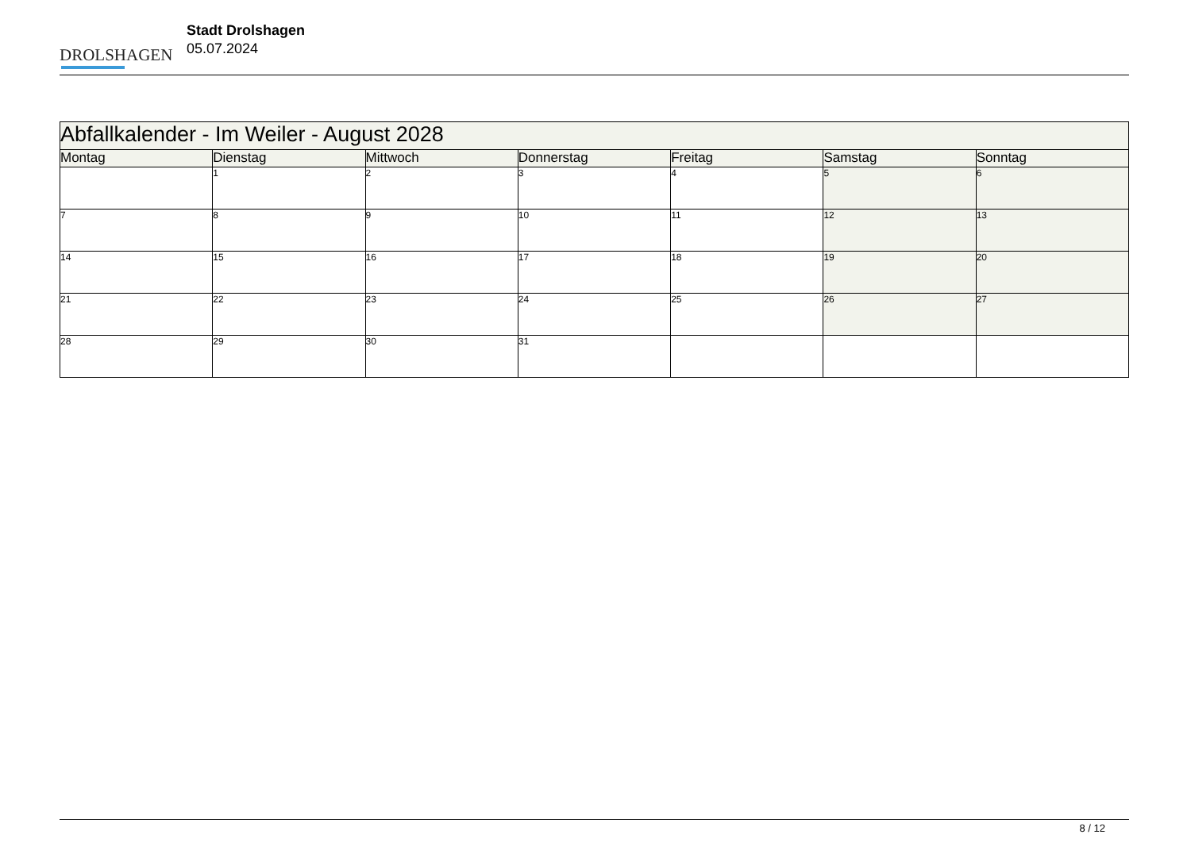DROLSHAGEN
Stadt Drolshagen
05.07.2024
| Abfallkalender - Im Weiler - August 2028 | | | | | | |
| Montag | Dienstag | Mittwoch | Donnerstag | Freitag | Samstag | Sonntag |
| | 1 | 2 | 3 | 4 | 5 | 6 |
| 7 | 8 | 9 | 10 | 11 | 12 | 13 |
| 14 | 15 | 16 | 17 | 18 | 19 | 20 |
| 21 | 22 | 23 | 24 | 25 | 26 | 27 |
| 28 | 29 | 30 | 31 | | | |
8 / 12